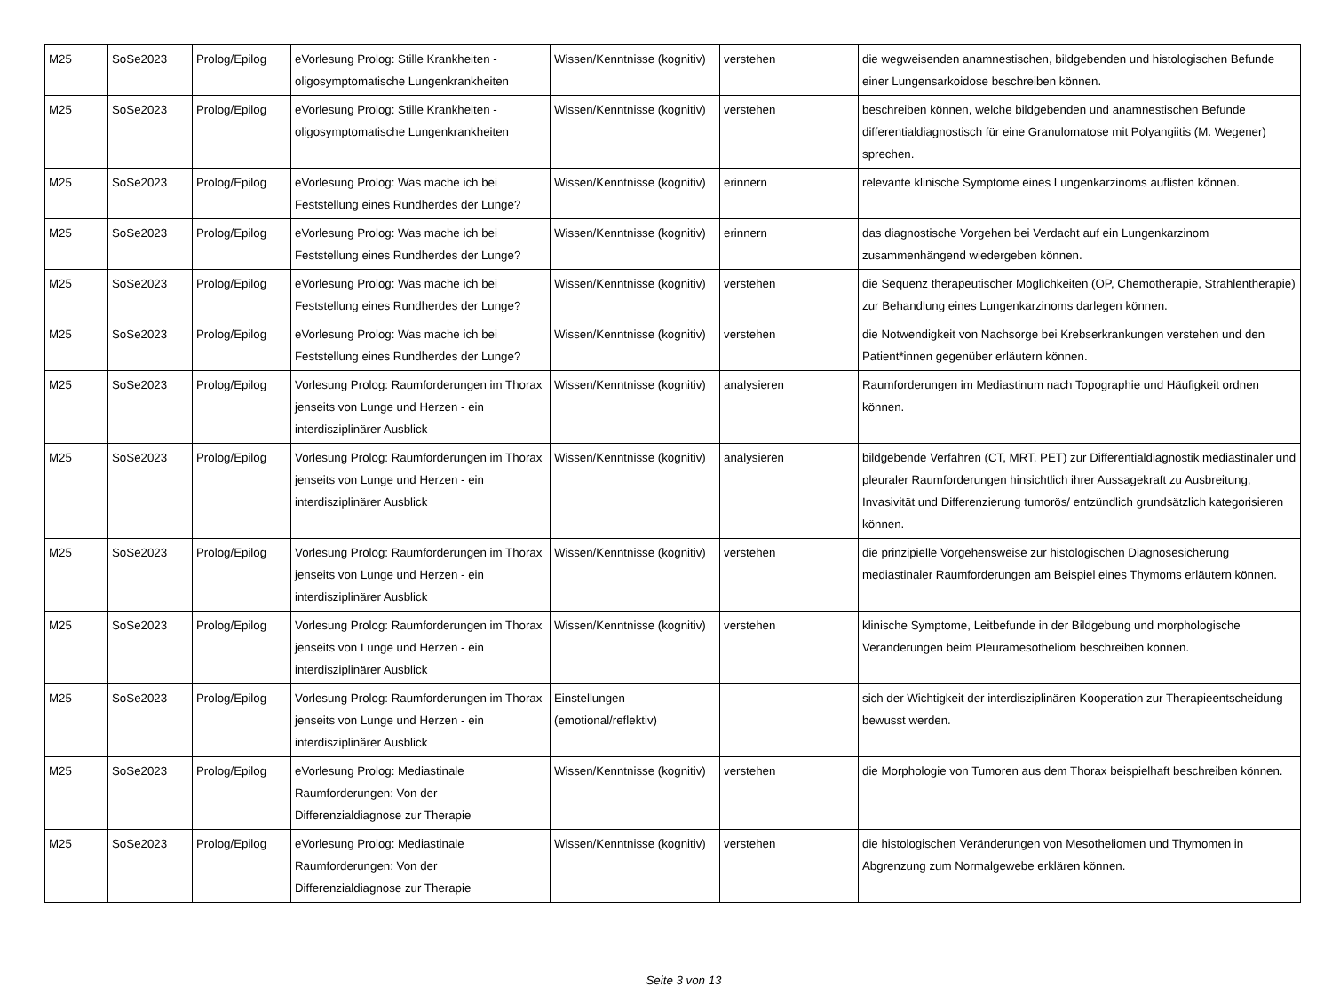| M25 | SoSe2023 | Prolog/Epilog | eVorlesung Prolog: Stille Krankheiten - oligosymptomatische Lungenkrankheiten | Wissen/Kenntnisse (kognitiv) | verstehen | die wegweisenden anamnestischen, bildgebenden und histologischen Befunde einer Lungensarkoidose beschreiben können. |
| M25 | SoSe2023 | Prolog/Epilog | eVorlesung Prolog: Stille Krankheiten - oligosymptomatische Lungenkrankheiten | Wissen/Kenntnisse (kognitiv) | verstehen | beschreiben können, welche bildgebenden und anamnestischen Befunde differentialdiagnostisch für eine Granulomatose mit Polyangiitis (M. Wegener) sprechen. |
| M25 | SoSe2023 | Prolog/Epilog | eVorlesung Prolog: Was mache ich bei Feststellung eines Rundherdes der Lunge? | Wissen/Kenntnisse (kognitiv) | erinnern | relevante klinische Symptome eines Lungenkarzinoms auflisten können. |
| M25 | SoSe2023 | Prolog/Epilog | eVorlesung Prolog: Was mache ich bei Feststellung eines Rundherdes der Lunge? | Wissen/Kenntnisse (kognitiv) | erinnern | das diagnostische Vorgehen bei Verdacht auf ein Lungenkarzinom zusammenhängend wiedergeben können. |
| M25 | SoSe2023 | Prolog/Epilog | eVorlesung Prolog: Was mache ich bei Feststellung eines Rundherdes der Lunge? | Wissen/Kenntnisse (kognitiv) | verstehen | die Sequenz therapeutischer Möglichkeiten (OP, Chemotherapie, Strahlentherapie) zur Behandlung eines Lungenkarzinoms darlegen können. |
| M25 | SoSe2023 | Prolog/Epilog | eVorlesung Prolog: Was mache ich bei Feststellung eines Rundherdes der Lunge? | Wissen/Kenntnisse (kognitiv) | verstehen | die Notwendigkeit von Nachsorge bei Krebserkrankungen verstehen und den Patient*innen gegenüber erläutern können. |
| M25 | SoSe2023 | Prolog/Epilog | Vorlesung Prolog: Raumforderungen im Thorax jenseits von Lunge und Herzen - ein interdisziplinärer Ausblick | Wissen/Kenntnisse (kognitiv) | analysieren | Raumforderungen im Mediastinum nach Topographie und Häufigkeit ordnen können. |
| M25 | SoSe2023 | Prolog/Epilog | Vorlesung Prolog: Raumforderungen im Thorax jenseits von Lunge und Herzen - ein interdisziplinärer Ausblick | Wissen/Kenntnisse (kognitiv) | analysieren | bildgebende Verfahren (CT, MRT, PET) zur Differentialdiagnostik mediastinaler und pleuraler Raumforderungen hinsichtlich ihrer Aussagekraft zu Ausbreitung, Invasivität und Differenzierung tumorös/ entzündlich grundsätzlich kategorisieren können. |
| M25 | SoSe2023 | Prolog/Epilog | Vorlesung Prolog: Raumforderungen im Thorax jenseits von Lunge und Herzen - ein interdisziplinärer Ausblick | Wissen/Kenntnisse (kognitiv) | verstehen | die prinzipielle Vorgehensweise zur histologischen Diagnosesicherung mediastinaler Raumforderungen am Beispiel eines Thymoms erläutern können. |
| M25 | SoSe2023 | Prolog/Epilog | Vorlesung Prolog: Raumforderungen im Thorax jenseits von Lunge und Herzen - ein interdisziplinärer Ausblick | Wissen/Kenntnisse (kognitiv) | verstehen | klinische Symptome, Leitbefunde in der Bildgebung und morphologische Veränderungen beim Pleuramesotheliom beschreiben können. |
| M25 | SoSe2023 | Prolog/Epilog | Vorlesung Prolog: Raumforderungen im Thorax jenseits von Lunge und Herzen - ein interdisziplinärer Ausblick | Einstellungen (emotional/reflektiv) | | sich der Wichtigkeit der interdisziplinären Kooperation zur Therapieentscheidung bewusst werden. |
| M25 | SoSe2023 | Prolog/Epilog | eVorlesung Prolog: Mediastinale Raumforderungen: Von der Differenzialdiagnose zur Therapie | Wissen/Kenntnisse (kognitiv) | verstehen | die Morphologie von Tumoren aus dem Thorax beispielhaft beschreiben können. |
| M25 | SoSe2023 | Prolog/Epilog | eVorlesung Prolog: Mediastinale Raumforderungen: Von der Differenzialdiagnose zur Therapie | Wissen/Kenntnisse (kognitiv) | verstehen | die histologischen Veränderungen von Mesotheliomen und Thymomen in Abgrenzung zum Normalgewebe erklären können. |
Seite 3 von 13